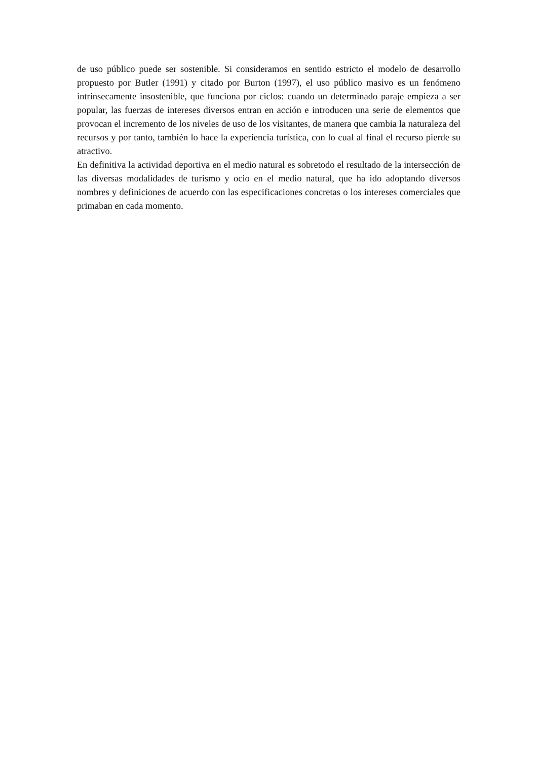de uso público puede ser sostenible. Si consideramos en sentido estricto el modelo de desarrollo propuesto por Butler (1991) y citado por Burton (1997), el uso público masivo es un fenómeno intrínsecamente insostenible, que funciona por ciclos: cuando un determinado paraje empieza a ser popular, las fuerzas de intereses diversos entran en acción e introducen una serie de elementos que provocan el incremento de los niveles de uso de los visitantes, de manera que cambia la naturaleza del recursos y por tanto, también lo hace la experiencia turística, con lo cual al final el recurso pierde su atractivo.
En definitiva la actividad deportiva en el medio natural es sobretodo el resultado de la intersección de las diversas modalidades de turismo y ocio en el medio natural, que ha ido adoptando diversos nombres y definiciones de acuerdo con las especificaciones concretas o los intereses comerciales que primaban en cada momento.